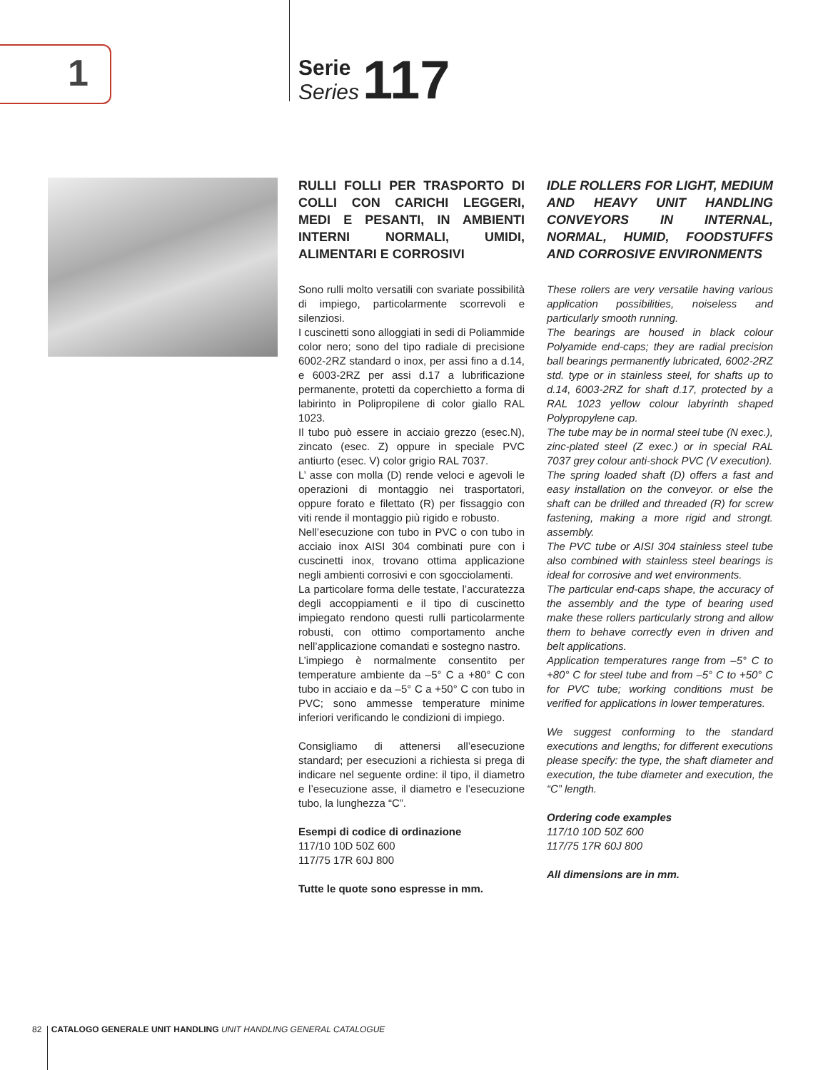1
Serie
Series
117
RULLI FOLLI PER TRASPORTO DI COLLI CON CARICHI LEGGERI, MEDI E PESANTI, IN AMBIENTI INTERNI NORMALI, UMIDI, ALIMENTARI E CORROSIVI
Sono rulli molto versatili con svariate possibilità di impiego, particolarmente scorrevoli e silenziosi.
I cuscinetti sono alloggiati in sedi di Poliammide color nero; sono del tipo radiale di precisione 6002-2RZ standard o inox, per assi fino a d.14, e 6003-2RZ per assi d.17 a lubrificazione permanente, protetti da coperchietto a forma di labirinto in Polipropilene di color giallo RAL 1023.
Il tubo può essere in acciaio grezzo (esec.N), zincato (esec. Z) oppure in speciale PVC antiurto (esec. V) color grigio RAL 7037.
L’ asse con molla (D) rende veloci e agevoli le operazioni di montaggio nei trasportatori, oppure forato e filettato (R) per fissaggio con viti rende il montaggio più rigido e robusto.
Nell’esecuzione con tubo in PVC o con tubo in acciaio inox AISI 304 combinati pure con i cuscinetti inox, trovano ottima applicazione negli ambienti corrosivi e con sgocciolamenti.
La particolare forma delle testate, l’accuratezza degli accoppiamenti e il tipo di cuscinetto impiegato rendono questi rulli particolarmente robusti, con ottimo comportamento anche nell’applicazione comandati e sostegno nastro.
L’impiego è normalmente consentito per temperature ambiente da –5° C a +80° C con tubo in acciaio e da –5° C a +50° C con tubo in PVC; sono ammesse temperature minime inferiori verificando le condizioni di impiego.
Consigliamo di attenersi all’esecuzione standard; per esecuzioni a richiesta si prega di indicare nel seguente ordine: il tipo, il diametro e l’esecuzione asse, il diametro e l’esecuzione tubo, la lunghezza “C”.
Esempi di codice di ordinazione
117/10 10D 50Z 600
117/75 17R 60J 800
Tutte le quote sono espresse in mm.
IDLE ROLLERS FOR LIGHT, MEDIUM AND HEAVY UNIT HANDLING CONVEYORS IN INTERNAL, NORMAL, HUMID, FOODSTUFFS AND CORROSIVE ENVIRONMENTS
These rollers are very versatile having various application possibilities, noiseless and particularly smooth running.
The bearings are housed in black colour Polyamide end-caps; they are radial precision ball bearings permanently lubricated, 6002-2RZ std. type or in stainless steel, for shafts up to d.14, 6003-2RZ for shaft d.17, protected by a RAL 1023 yellow colour labyrinth shaped Polypropylene cap.
The tube may be in normal steel tube (N exec.), zinc-plated steel (Z exec.) or in special RAL 7037 grey colour anti-shock PVC (V execution).
The spring loaded shaft (D) offers a fast and easy installation on the conveyor. or else the shaft can be drilled and threaded (R) for screw fastening, making a more rigid and strongt. assembly.
The PVC tube or AISI 304 stainless steel tube also combined with stainless steel bearings is ideal for corrosive and wet environments.
The particular end-caps shape, the accuracy of the assembly and the type of bearing used make these rollers particularly strong and allow them to behave correctly even in driven and belt applications.
Application temperatures range from –5° C to +80° C for steel tube and from –5° C to +50° C for PVC tube; working conditions must be verified for applications in lower temperatures.
We suggest conforming to the standard executions and lengths; for different executions please specify: the type, the shaft diameter and execution, the tube diameter and execution, the “C” length.
Ordering code examples
117/10 10D 50Z 600
117/75 17R 60J 800
All dimensions are in mm.
82 CATALOGO GENERALE UNIT HANDLING UNIT HANDLING GENERAL CATALOGUE